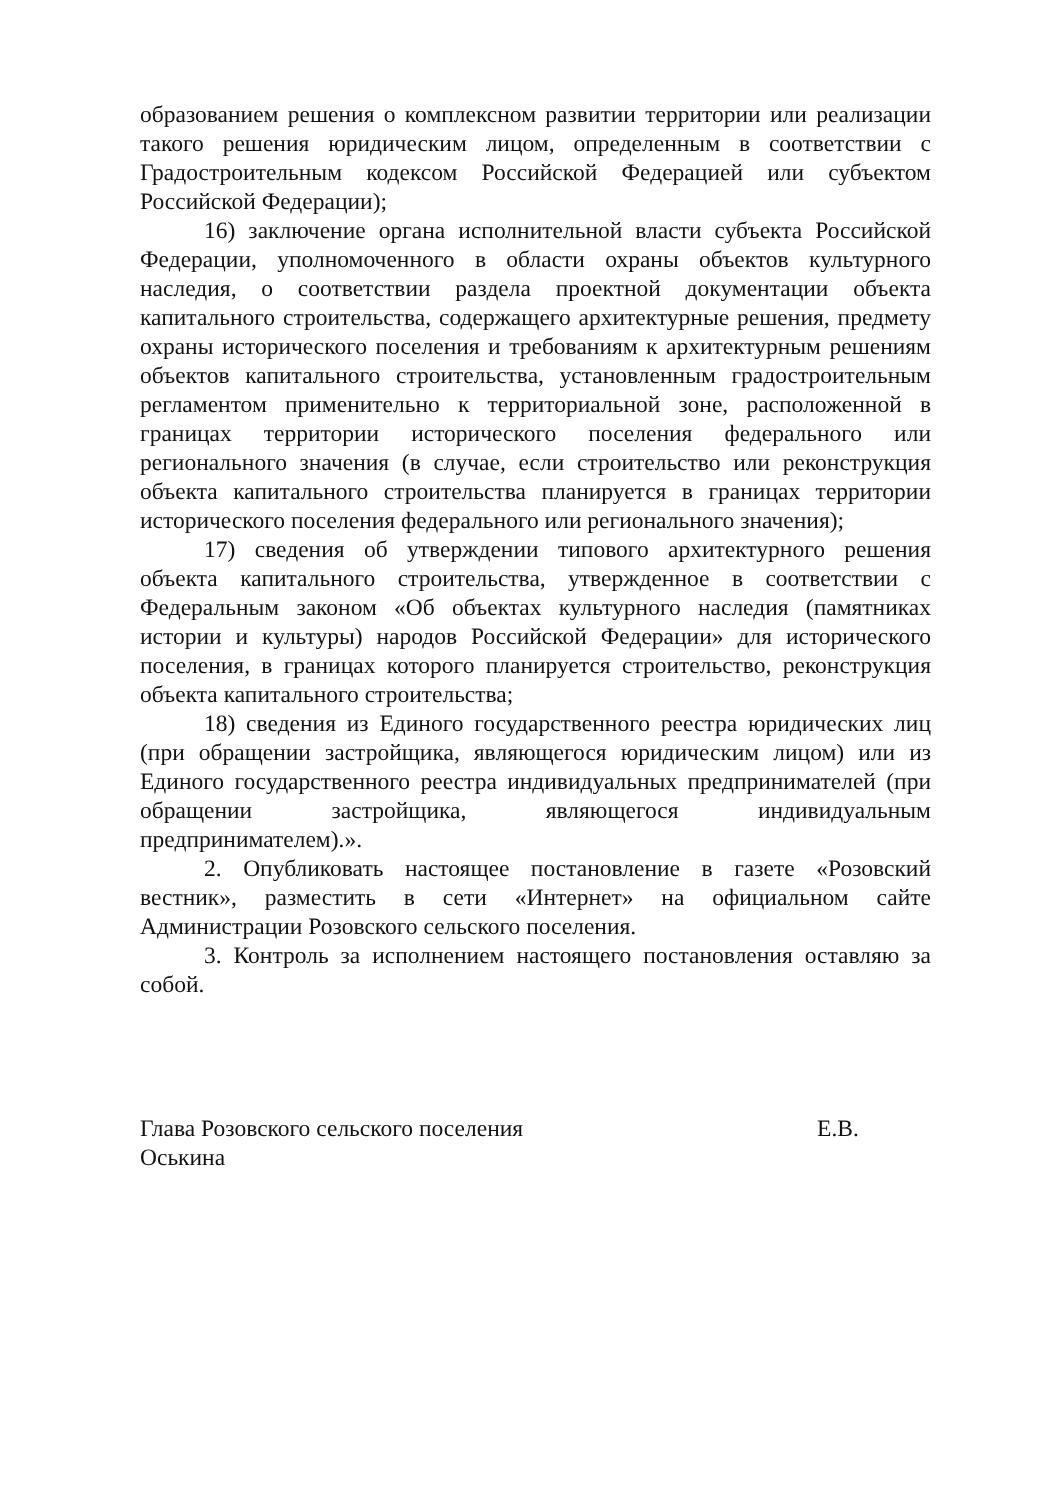образованием решения о комплексном развитии территории или реализации такого решения юридическим лицом, определенным в соответствии с Градостроительным кодексом Российской Федерацией или субъектом Российской Федерации);
16) заключение органа исполнительной власти субъекта Российской Федерации, уполномоченного в области охраны объектов культурного наследия, о соответствии раздела проектной документации объекта капитального строительства, содержащего архитектурные решения, предмету охраны исторического поселения и требованиям к архитектурным решениям объектов капитального строительства, установленным градостроительным регламентом применительно к территориальной зоне, расположенной в границах территории исторического поселения федерального или регионального значения (в случае, если строительство или реконструкция объекта капитального строительства планируется в границах территории исторического поселения федерального или регионального значения);
17) сведения об утверждении типового архитектурного решения объекта капитального строительства, утвержденное в соответствии с Федеральным законом «Об объектах культурного наследия (памятниках истории и культуры) народов Российской Федерации» для исторического поселения, в границах которого планируется строительство, реконструкция объекта капитального строительства;
18) сведения из Единого государственного реестра юридических лиц (при обращении застройщика, являющегося юридическим лицом) или из Единого государственного реестра индивидуальных предпринимателей (при обращении застройщика, являющегося индивидуальным предпринимателем).».
2. Опубликовать настоящее постановление в газете «Розовский вестник», разместить в сети «Интернет» на официальном сайте Администрации Розовского сельского поселения.
3. Контроль за исполнением настоящего постановления оставляю за собой.
Глава Розовского сельского поселения Е.В.
Оськина